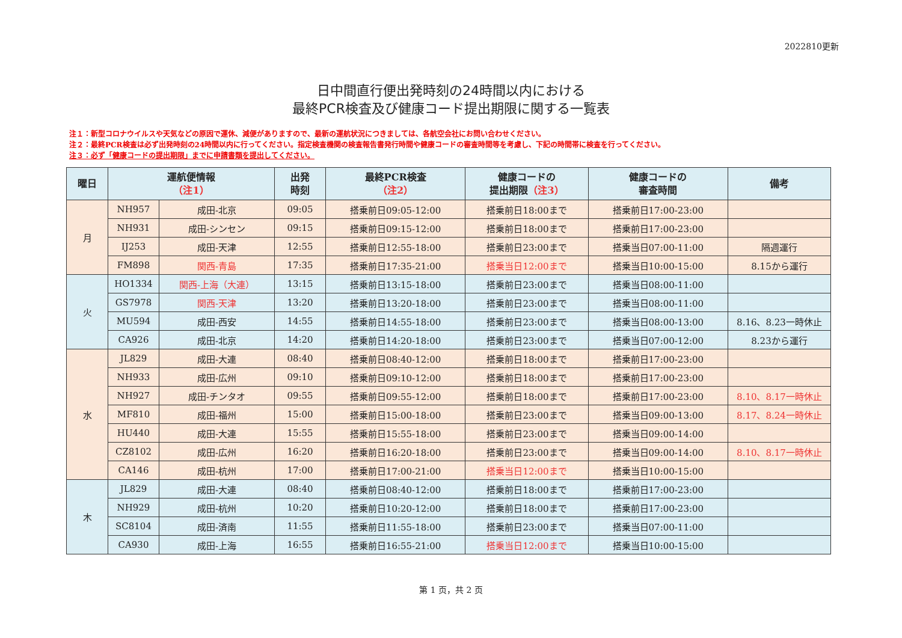2022810更新
日中間直行便出発時刻の24時間以内における
最終PCR検査及び健康コード提出期限に関する一覧表
注１：新型コロナウイルスや天気などの原因で運休、減便がありますので、最新の運航状況につきましては、各航空会社にお問い合わせください。
注２：最終PCR検査は必ず出発時刻の24時間以内に行ってください。指定検査機関の検査報告書発行時間や健康コードの審査時間等を考慮し、下記の時間帯に検査を行ってください。
注３：必ず「健康コードの提出期限」までに申請書類を提出してください。
| 曜日 | 運航便情報 （注1） | | 出発 時刻 | 最終PCR検査 （注2） | 健康コードの 提出期限 （注3） | 健康コードの 審査時間 | 備考 |
| --- | --- | --- | --- | --- | --- | --- | --- |
| 月 | NH957 | 成田-北京 | 09:05 | 搭乗前日09:05-12:00 | 搭乗前日18:00まで | 搭乗前日17:00-23:00 | |
| | NH931 | 成田-シンセン | 09:15 | 搭乗前日09:15-12:00 | 搭乗前日18:00まで | 搭乗前日17:00-23:00 | |
| | IJ253 | 成田-天津 | 12:55 | 搭乗前日12:55-18:00 | 搭乗前日23:00まで | 搭乗当日07:00-11:00 | 隔週運行 |
| | FM898 | 関西-青島 | 17:35 | 搭乗前日17:35-21:00 | 搭乗当日12:00まで | 搭乗当日10:00-15:00 | 8.15から運行 |
| 火 | HO1334 | 関西-上海（大連） | 13:15 | 搭乗前日13:15-18:00 | 搭乗前日23:00まで | 搭乗当日08:00-11:00 | |
| | GS7978 | 関西-天津 | 13:20 | 搭乗前日13:20-18:00 | 搭乗前日23:00まで | 搭乗当日08:00-11:00 | |
| | MU594 | 成田-西安 | 14:55 | 搭乗前日14:55-18:00 | 搭乗前日23:00まで | 搭乗当日08:00-13:00 | 8.16、8.23一時休止 |
| | CA926 | 成田-北京 | 14:20 | 搭乗前日14:20-18:00 | 搭乗前日23:00まで | 搭乗当日07:00-12:00 | 8.23から運行 |
| 水 | JL829 | 成田-大連 | 08:40 | 搭乗前日08:40-12:00 | 搭乗前日18:00まで | 搭乗前日17:00-23:00 | |
| | NH933 | 成田-広州 | 09:10 | 搭乗前日09:10-12:00 | 搭乗前日18:00まで | 搭乗前日17:00-23:00 | |
| | NH927 | 成田-チンタオ | 09:55 | 搭乗前日09:55-12:00 | 搭乗前日18:00まで | 搭乗前日17:00-23:00 | 8.10、8.17一時休止 |
| | MF810 | 成田-福州 | 15:00 | 搭乗前日15:00-18:00 | 搭乗前日23:00まで | 搭乗当日09:00-13:00 | 8.17、8.24一時休止 |
| | HU440 | 成田-大連 | 15:55 | 搭乗前日15:55-18:00 | 搭乗前日23:00まで | 搭乗当日09:00-14:00 | |
| | CZ8102 | 成田-広州 | 16:20 | 搭乗前日16:20-18:00 | 搭乗前日23:00まで | 搭乗当日09:00-14:00 | 8.10、8.17一時休止 |
| | CA146 | 成田-杭州 | 17:00 | 搭乗前日17:00-21:00 | 搭乗当日12:00まで | 搭乗当日10:00-15:00 | |
| 木 | JL829 | 成田-大連 | 08:40 | 搭乗前日08:40-12:00 | 搭乗前日18:00まで | 搭乗前日17:00-23:00 | |
| | NH929 | 成田-杭州 | 10:20 | 搭乗前日10:20-12:00 | 搭乗前日18:00まで | 搭乗前日17:00-23:00 | |
| | SC8104 | 成田-済南 | 11:55 | 搭乗前日11:55-18:00 | 搭乗前日23:00まで | 搭乗当日07:00-11:00 | |
| | CA930 | 成田-上海 | 16:55 | 搭乗前日16:55-21:00 | 搭乗当日12:00まで | 搭乗当日10:00-15:00 | |
第 1 页，共 2 页